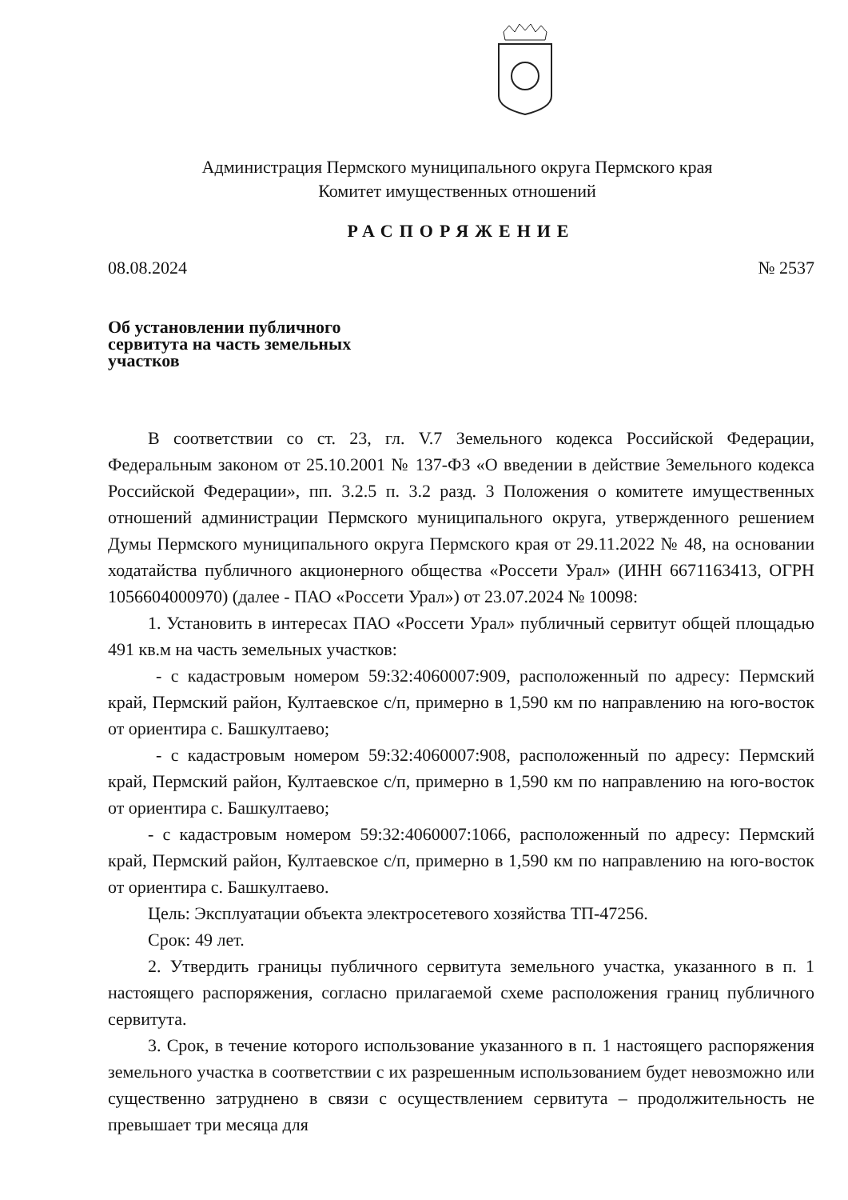Администрация Пермского муниципального округа Пермского края
Комитет имущественных отношений
РАСПОРЯЖЕНИЕ
08.08.2024 № 2537
Об установлении публичного сервитута на часть земельных участков
В соответствии со ст. 23, гл. V.7 Земельного кодекса Российской Федерации, Федеральным законом от 25.10.2001 № 137-ФЗ «О введении в действие Земельного кодекса Российской Федерации», пп. 3.2.5 п. 3.2 разд. 3 Положения о комитете имущественных отношений администрации Пермского муниципального округа, утвержденного решением Думы Пермского муниципального округа Пермского края от 29.11.2022 № 48, на основании ходатайства публичного акционерного общества «Россети Урал» (ИНН 6671163413, ОГРН 1056604000970) (далее - ПАО «Россети Урал») от 23.07.2024 № 10098:
1. Установить в интересах ПАО «Россети Урал» публичный сервитут общей площадью 491 кв.м на часть земельных участков:
- с кадастровым номером 59:32:4060007:909, расположенный по адресу: Пермский край, Пермский район, Култаевское с/п, примерно в 1,590 км по направлению на юго-восток от ориентира с. Башкултаево;
- с кадастровым номером 59:32:4060007:908, расположенный по адресу: Пермский край, Пермский район, Култаевское с/п, примерно в 1,590 км по направлению на юго-восток от ориентира с. Башкултаево;
- с кадастровым номером 59:32:4060007:1066, расположенный по адресу: Пермский край, Пермский район, Култаевское с/п, примерно в 1,590 км по направлению на юго-восток от ориентира с. Башкултаево.
Цель: Эксплуатации объекта электросетевого хозяйства ТП-47256.
Срок: 49 лет.
2. Утвердить границы публичного сервитута земельного участка, указанного в п. 1 настоящего распоряжения, согласно прилагаемой схеме расположения границ публичного сервитута.
3. Срок, в течение которого использование указанного в п. 1 настоящего распоряжения земельного участка в соответствии с их разрешенным использованием будет невозможно или существенно затруднено в связи с осуществлением сервитута – продолжительность не превышает три месяца для